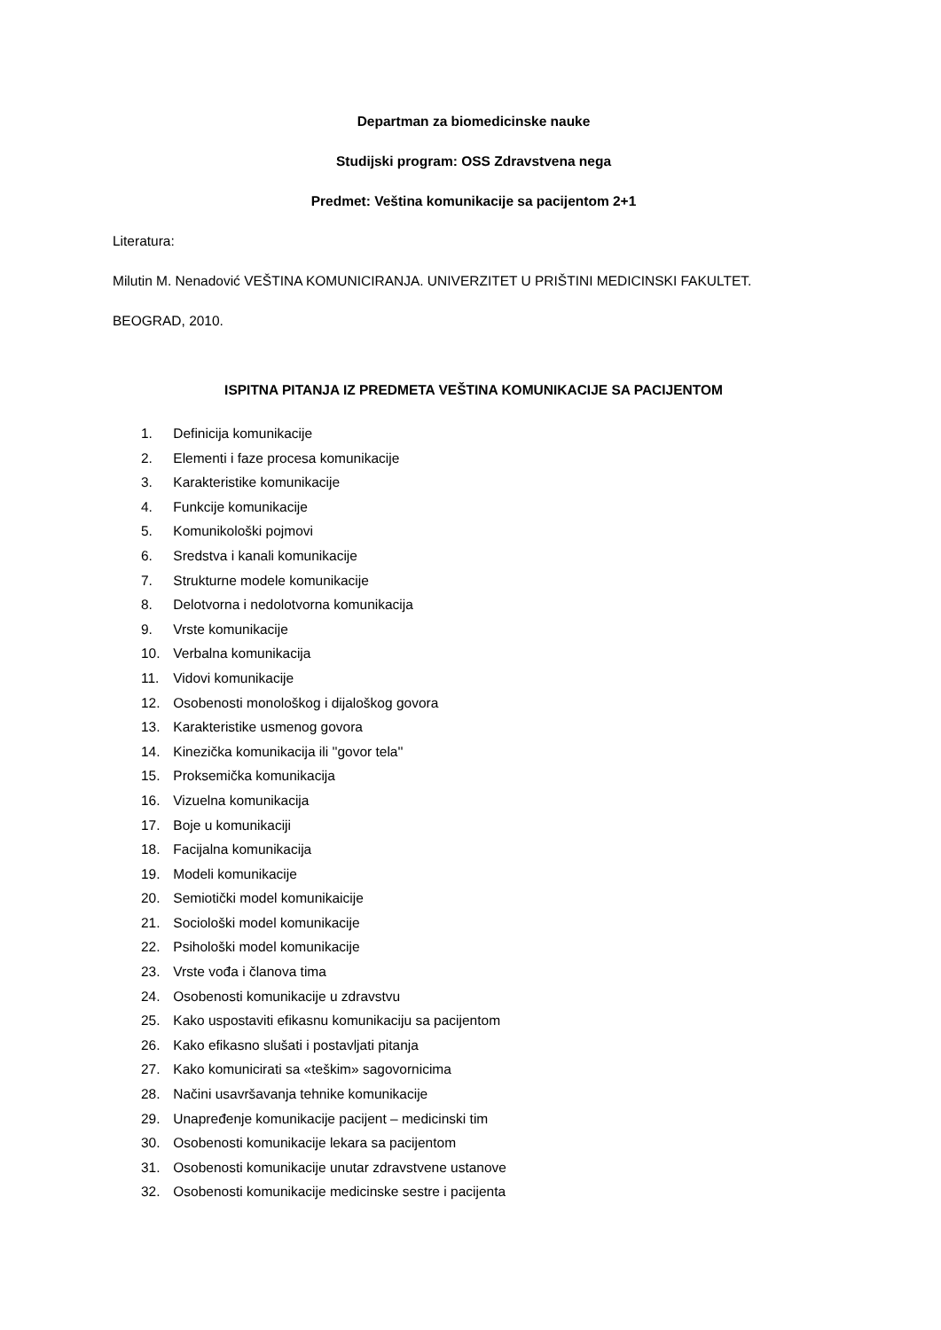Departman za biomedicinske nauke
Studijski program: OSS Zdravstvena nega
Predmet: Veština komunikacije sa pacijentom 2+1
Literatura:
Milutin M. Nenadović VEŠTINA KOMUNICIRANJA. UNIVERZITET U PRIŠTINI MEDICINSKI FAKULTET.
BEOGRAD, 2010.
ISPITNA PITANJA IZ PREDMETA VEŠTINA KOMUNIKACIJE SA PACIJENTOM
1. Definicija komunikacije
2. Elementi i faze procesa komunikacije
3. Karakteristike komunikacije
4. Funkcije komunikacije
5. Komunikološki pojmovi
6. Sredstva i kanali komunikacije
7. Strukturne modele komunikacije
8. Delotvorna i nedolotvorna komunikacija
9. Vrste komunikacije
10. Verbalna komunikacija
11. Vidovi komunikacije
12. Osobenosti monološkog i dijaloškog govora
13. Karakteristike usmenog govora
14. Kinezička komunikacija ili ''govor tela''
15. Proksemička komunikacija
16. Vizuelna komunikacija
17. Boje u komunikaciji
18. Facijalna komunikacija
19. Modeli komunikacije
20. Semiotički model komunikaicije
21. Sociološki model komunikacije
22. Psihološki model komunikacije
23. Vrste vođa i članova tima
24. Osobenosti komunikacije u zdravstvu
25. Kako uspostaviti efikasnu komunikaciju sa pacijentom
26. Kako efikasno slušati i postavljati pitanja
27. Kako komunicirati sa «teškim» sagovornicima
28. Načini usavršavanja tehnike komunikacije
29. Unapređenje komunikacije pacijent – medicinski tim
30. Osobenosti komunikacije lekara sa pacijentom
31. Osobenosti komunikacije unutar zdravstvene ustanove
32. Osobenosti komunikacije medicinske sestre i pacijenta